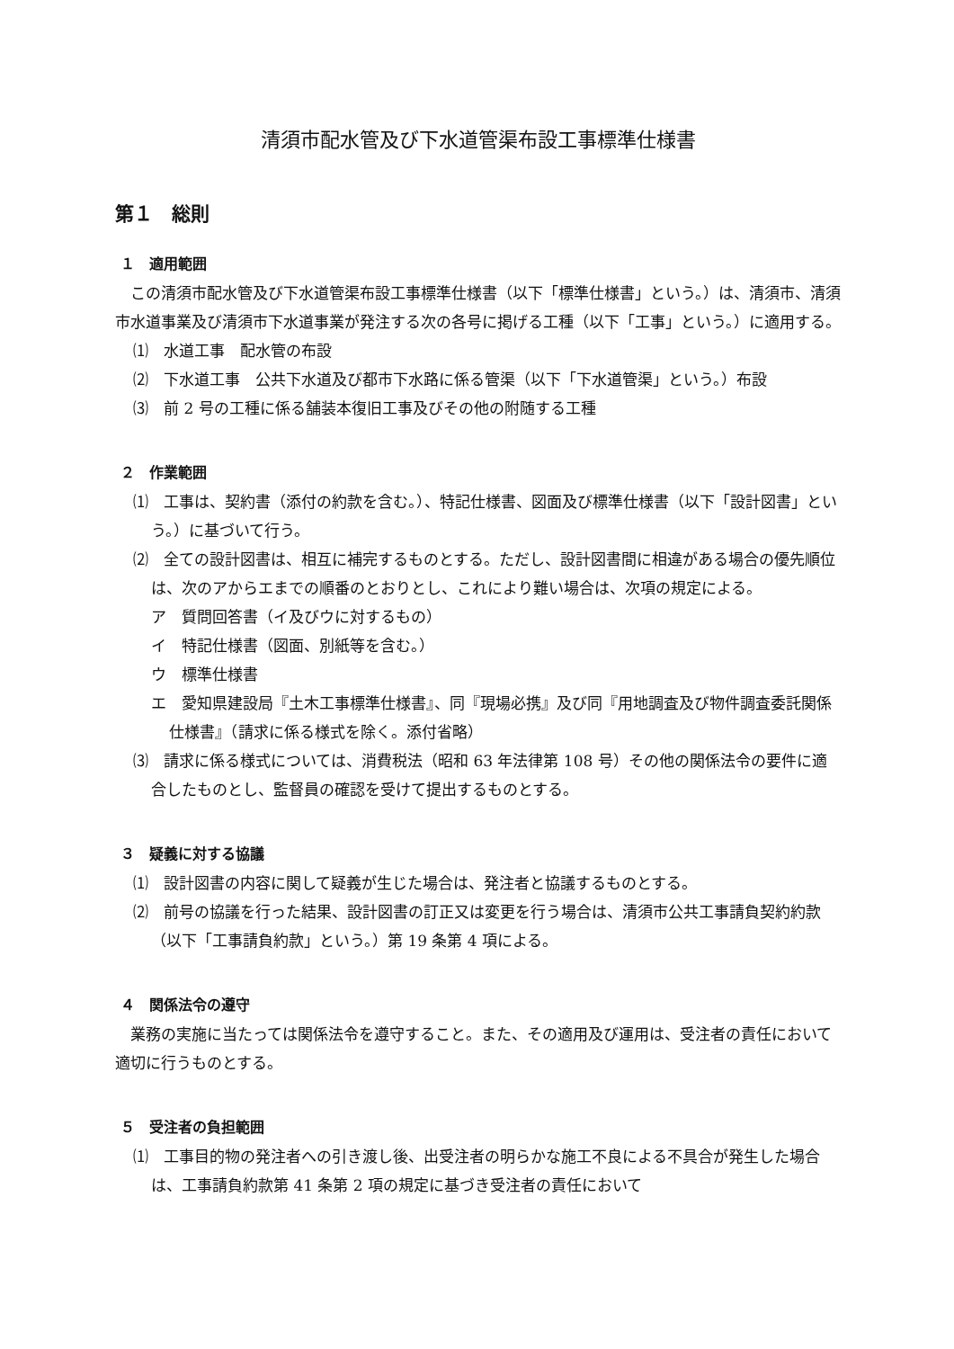清須市配水管及び下水道管渠布設工事標準仕様書
第１　総則
１　適用範囲
この清須市配水管及び下水道管渠布設工事標準仕様書（以下「標準仕様書」という。）は、清須市、清須市水道事業及び清須市下水道事業が発注する次の各号に掲げる工種（以下「工事」という。）に適用する。
⑴　水道工事　配水管の布設
⑵　下水道工事　公共下水道及び都市下水路に係る管渠（以下「下水道管渠」という。）布設
⑶　前 2 号の工種に係る舗装本復旧工事及びその他の附随する工種
２　作業範囲
⑴　工事は、契約書（添付の約款を含む。）、特記仕様書、図面及び標準仕様書（以下「設計図書」という。）に基づいて行う。
⑵　全ての設計図書は、相互に補完するものとする。ただし、設計図書間に相違がある場合の優先順位は、次のアからエまでの順番のとおりとし、これにより難い場合は、次項の規定による。
ア　質問回答書（イ及びウに対するもの）
イ　特記仕様書（図面、別紙等を含む。）
ウ　標準仕様書
エ　愛知県建設局『土木工事標準仕様書』、同『現場必携』及び同『用地調査及び物件調査委託関係仕様書』（請求に係る様式を除く。添付省略）
⑶　請求に係る様式については、消費税法（昭和 63 年法律第 108 号）その他の関係法令の要件に適合したものとし、監督員の確認を受けて提出するものとする。
３　疑義に対する協議
⑴　設計図書の内容に関して疑義が生じた場合は、発注者と協議するものとする。
⑵　前号の協議を行った結果、設計図書の訂正又は変更を行う場合は、清須市公共工事請負契約約款（以下「工事請負約款」という。）第 19 条第 4 項による。
４　関係法令の遵守
業務の実施に当たっては関係法令を遵守すること。また、その適用及び運用は、受注者の責任において適切に行うものとする。
５　受注者の負担範囲
⑴　工事目的物の発注者への引き渡し後、出受注者の明らかな施工不良による不具合が発生した場合は、工事請負約款第 41 条第 2 項の規定に基づき受注者の責任において